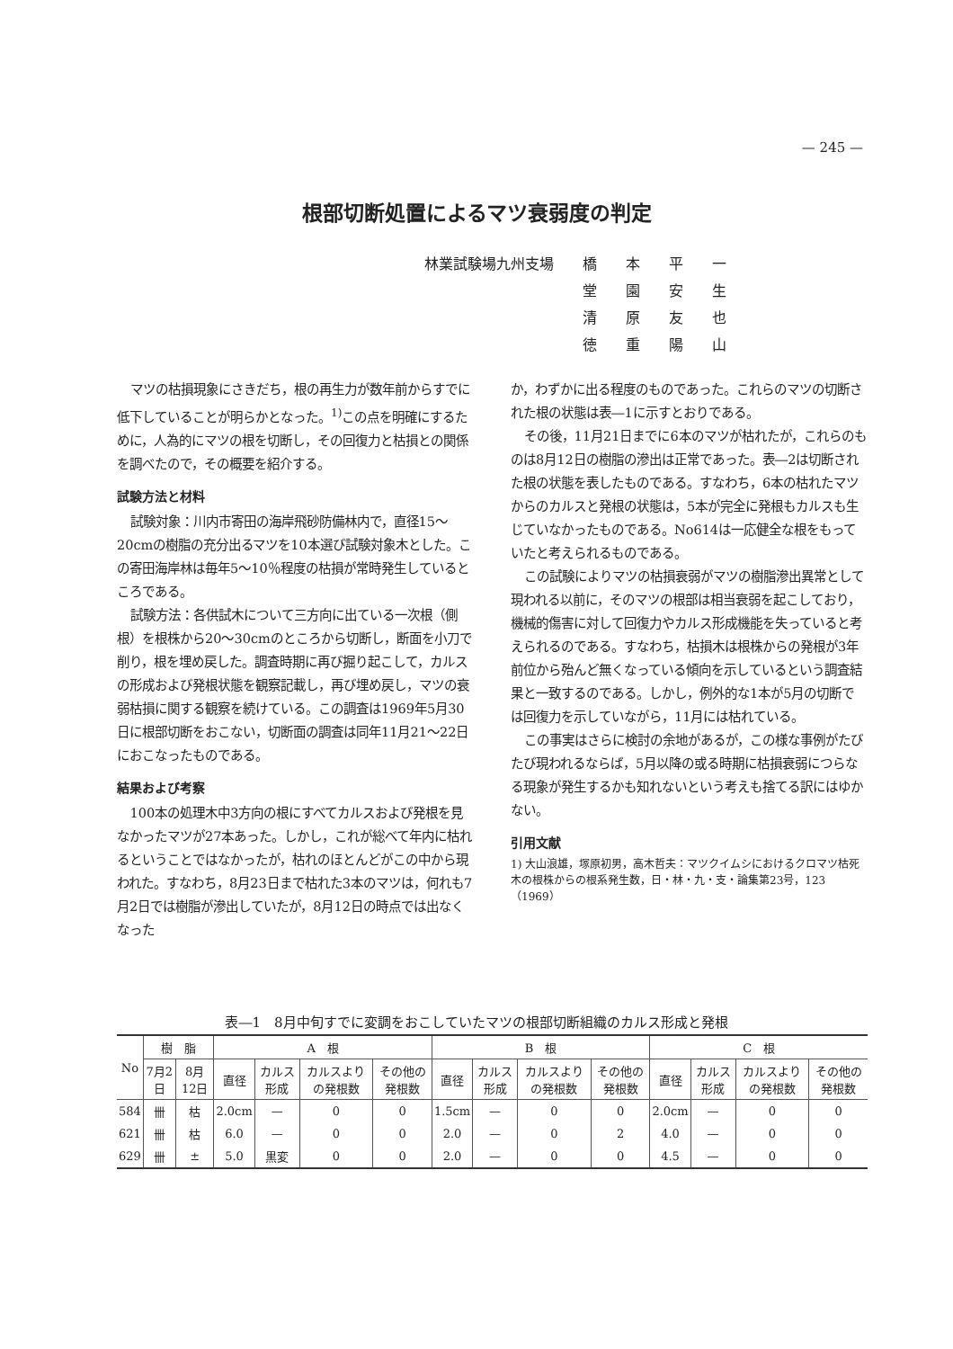— 245 —
根部切断処置によるマツ衰弱度の判定
| 林業試験場九州支場 | 橋 | 本 | 平 | 一 |
| | 堂 | 園 | 安 | 生 |
| | 清 | 原 | 友 | 也 |
| | 徳 | 重 | 陽 | 山 |
マツの枯損現象にさきだち，根の再生力が数年前からすでに低下していることが明らかとなった。<sup>1)</sup>この点を明確にするために，人為的にマツの根を切断し，その回復力と枯損との関係を調べたので，その概要を紹介する。
試験方法と材料
試験対象：川内市寄田の海岸飛砂防備林内で，直径15～20cmの樹脂の充分出るマツを10本選び試験対象木とした。この寄田海岸林は毎年5～10％程度の枯損が常時発生しているところである。
試験方法：各供試木について三方向に出ている一次根（側根）を根株から20～30cmのところから切断し，断面を小刀で削り，根を埋め戻した。調査時期に再び掘り起こして，カルスの形成および発根状態を観察記載し，再び埋め戻し，マツの衰弱枯損に関する観察を続けている。この調査は1969年5月30日に根部切断をおこない，切断面の調査は同年11月21～22日におこなったものである。
結果および考察
100本の処理木中3方向の根にすべてカルスおよび発根を見なかったマツが27本あった。しかし，これが総べて年内に枯れるということではなかったが，枯れのほとんどがこの中から現われた。すなわち，8月23日まで枯れた3本のマツは，何れも7月2日では樹脂が滲出していたが，8月12日の時点では出なくなった
か，わずかに出る程度のものであった。これらのマツの切断された根の状態は表―1に示すとおりである。
その後，11月21日までに6本のマツが枯れたが，これらのものは8月12日の樹脂の滲出は正常であった。表―2は切断された根の状態を表したものである。すなわち，6本の枯れたマツからのカルスと発根の状態は，5本が完全に発根もカルスも生じていなかったものである。No614は一応健全な根をもっていたと考えられるものである。
この試験によりマツの枯損衰弱がマツの樹脂滲出異常として現われる以前に，そのマツの根部は相当衰弱を起こしており，機械的傷害に対して回復力やカルス形成機能を失っていると考えられるのである。すなわち，枯損木は根株からの発根が3年前位から殆んど無くなっている傾向を示しているという調査結果と一致するのである。しかし，例外的な1本が5月の切断では回復力を示していながら，11月には枯れている。
この事実はさらに検討の余地があるが，この様な事例がたびたび現われるならば，5月以降の或る時期に枯損衰弱につらなる現象が発生するかも知れないという考えも捨てる訳にはゆかない。
引用文献
1) 大山浪雄，塚原初男，高木哲夫：マツクイムシにおけるクロマツ枯死木の根株からの根系発生数，日・林・九・支・論集第23号，123（1969）
表―1　8月中旬すでに変調をおこしていたマツの根部切断組織のカルス形成と発根
| No | 樹 脂 | | A 根 | | | | B 根 | | | | C 根 | | | |
| --- | --- | --- | --- | --- | --- | --- | --- | --- | --- | --- | --- | --- | --- | --- |
| | 7月2日 | 8月12日 | 直径 | カルス形成 | カルスよりの発根数 | その他の発根数 | 直径 | カルス形成 | カルスよりの発根数 | その他の発根数 | 直径 | カルス形成 | カルスよりの発根数 | その他の発根数 |
| 584 | 卌 | 枯 | 2.0cm | — | 0 | 0 | 1.5cm | — | 0 | 0 | 2.0cm | — | 0 | 0 |
| 621 | 卌 | 枯 | 6.0 | — | 0 | 0 | 2.0 | — | 0 | 2 | 4.0 | — | 0 | 0 |
| 629 | 卌 | ± | 5.0 | 黒変 | 0 | 0 | 2.0 | — | 0 | 0 | 4.5 | — | 0 | 0 |